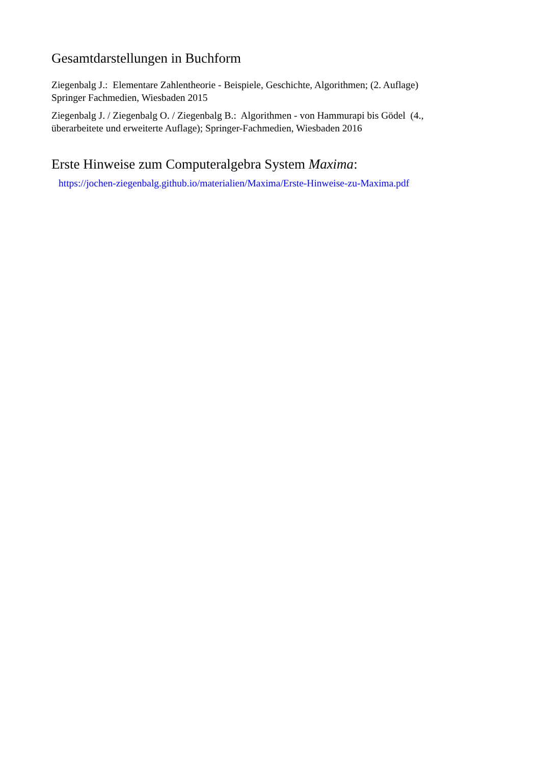Gesamtdarstellungen in Buchform
Ziegenbalg J.: Elementare Zahlentheorie - Beispiele, Geschichte, Algorithmen; (2. Auflage)
Springer Fachmedien, Wiesbaden 2015
Ziegenbalg J. / Ziegenbalg O. / Ziegenbalg B.: Algorithmen - von Hammurapi bis Gödel (4.,
überarbeitete und erweiterte Auflage); Springer-Fachmedien, Wiesbaden 2016
Erste Hinweise zum Computeralgebra System Maxima:
https://jochen-ziegenbalg.github.io/materialien/Maxima/Erste-Hinweise-zu-Maxima.pdf